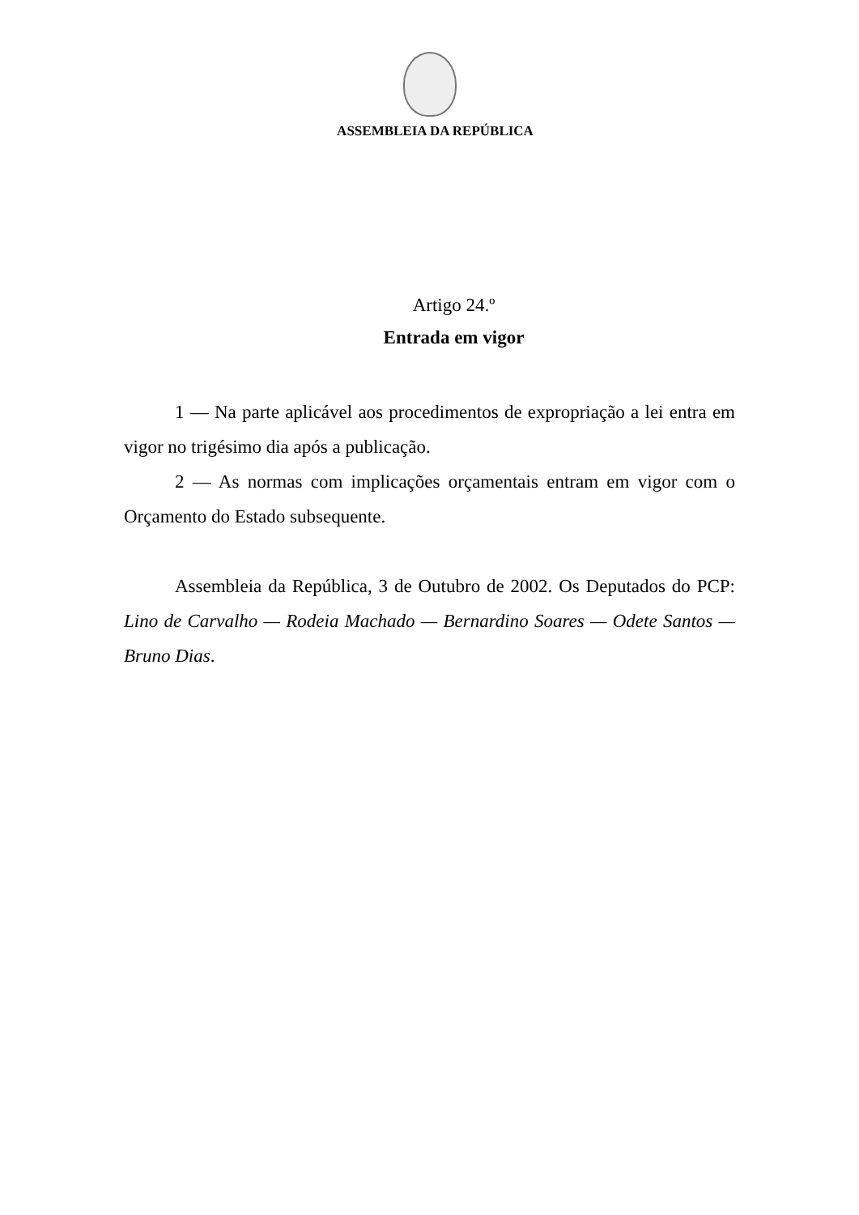ASSEMBLEIA DA REPÚBLICA
Artigo 24.º
Entrada em vigor
1 — Na parte aplicável aos procedimentos de expropriação a lei entra em vigor no trigésimo dia após a publicação.
2 — As normas com implicações orçamentais entram em vigor com o Orçamento do Estado subsequente.
Assembleia da República, 3 de Outubro de 2002. Os Deputados do PCP: Lino de Carvalho — Rodeia Machado — Bernardino Soares — Odete Santos — Bruno Dias.